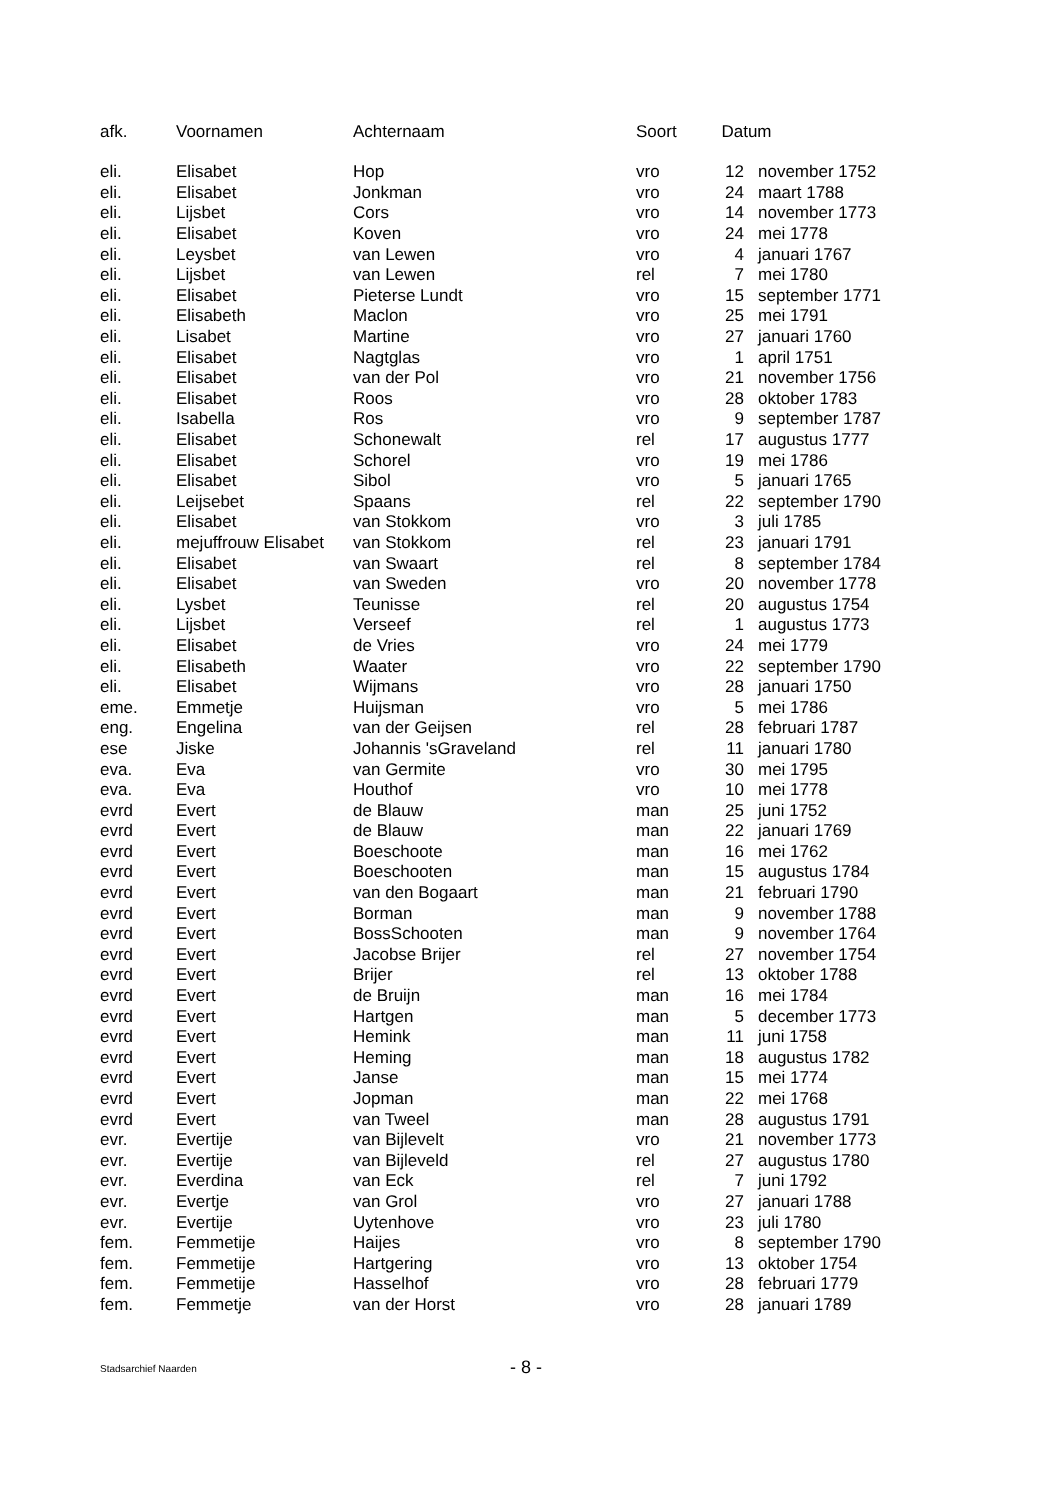| afk. | Voornamen | Achternaam | Soort | Datum | |
| --- | --- | --- | --- | --- | --- |
| eli. | Elisabet | Hop | vro | 12 | november 1752 |
| eli. | Elisabet | Jonkman | vro | 24 | maart 1788 |
| eli. | Lijsbet | Cors | vro | 14 | november 1773 |
| eli. | Elisabet | Koven | vro | 24 | mei 1778 |
| eli. | Leysbet | van Lewen | vro | 4 | januari 1767 |
| eli. | Lijsbet | van Lewen | rel | 7 | mei 1780 |
| eli. | Elisabet | Pieterse Lundt | vro | 15 | september 1771 |
| eli. | Elisabeth | Maclon | vro | 25 | mei 1791 |
| eli. | Lisabet | Martine | vro | 27 | januari 1760 |
| eli. | Elisabet | Nagtglas | vro | 1 | april 1751 |
| eli. | Elisabet | van der Pol | vro | 21 | november 1756 |
| eli. | Elisabet | Roos | vro | 28 | oktober 1783 |
| eli. | Isabella | Ros | vro | 9 | september 1787 |
| eli. | Elisabet | Schonewalt | rel | 17 | augustus 1777 |
| eli. | Elisabet | Schorel | vro | 19 | mei 1786 |
| eli. | Elisabet | Sibol | vro | 5 | januari 1765 |
| eli. | Leijsebet | Spaans | rel | 22 | september 1790 |
| eli. | Elisabet | van Stokkom | vro | 3 | juli 1785 |
| eli. | mejuffrouw Elisabet | van Stokkom | rel | 23 | januari 1791 |
| eli. | Elisabet | van Swaart | rel | 8 | september 1784 |
| eli. | Elisabet | van Sweden | vro | 20 | november 1778 |
| eli. | Lysbet | Teunisse | rel | 20 | augustus 1754 |
| eli. | Lijsbet | Verseef | rel | 1 | augustus 1773 |
| eli. | Elisabet | de Vries | vro | 24 | mei 1779 |
| eli. | Elisabeth | Waater | vro | 22 | september 1790 |
| eli. | Elisabet | Wijmans | vro | 28 | januari 1750 |
| eme. | Emmetje | Huijsman | vro | 5 | mei 1786 |
| eng. | Engelina | van der Geijsen | rel | 28 | februari 1787 |
| ese | Jiske | Johannis 'sGraveland | rel | 11 | januari 1780 |
| eva. | Eva | van Germite | vro | 30 | mei 1795 |
| eva. | Eva | Houthof | vro | 10 | mei 1778 |
| evrd | Evert | de Blauw | man | 25 | juni 1752 |
| evrd | Evert | de Blauw | man | 22 | januari 1769 |
| evrd | Evert | Boeschoote | man | 16 | mei 1762 |
| evrd | Evert | Boeschooten | man | 15 | augustus 1784 |
| evrd | Evert | van den Bogaart | man | 21 | februari 1790 |
| evrd | Evert | Borman | man | 9 | november 1788 |
| evrd | Evert | BossSchooten | man | 9 | november 1764 |
| evrd | Evert | Jacobse Brijer | rel | 27 | november 1754 |
| evrd | Evert | Brijer | rel | 13 | oktober 1788 |
| evrd | Evert | de Bruijn | man | 16 | mei 1784 |
| evrd | Evert | Hartgen | man | 5 | december 1773 |
| evrd | Evert | Hemink | man | 11 | juni 1758 |
| evrd | Evert | Heming | man | 18 | augustus 1782 |
| evrd | Evert | Janse | man | 15 | mei 1774 |
| evrd | Evert | Jopman | man | 22 | mei 1768 |
| evrd | Evert | van Tweel | man | 28 | augustus 1791 |
| evr. | Evertije | van Bijlevelt | vro | 21 | november 1773 |
| evr. | Evertije | van Bijleveld | rel | 27 | augustus 1780 |
| evr. | Everdina | van Eck | rel | 7 | juni 1792 |
| evr. | Evertje | van Grol | vro | 27 | januari 1788 |
| evr. | Evertije | Uytenhove | vro | 23 | juli 1780 |
| fem. | Femmetije | Haijes | vro | 8 | september 1790 |
| fem. | Femmetije | Hartgering | vro | 13 | oktober 1754 |
| fem. | Femmetije | Hasselhof | vro | 28 | februari 1779 |
| fem. | Femmetje | van der Horst | vro | 28 | januari 1789 |
Stadsarchief Naarden
- 8 -